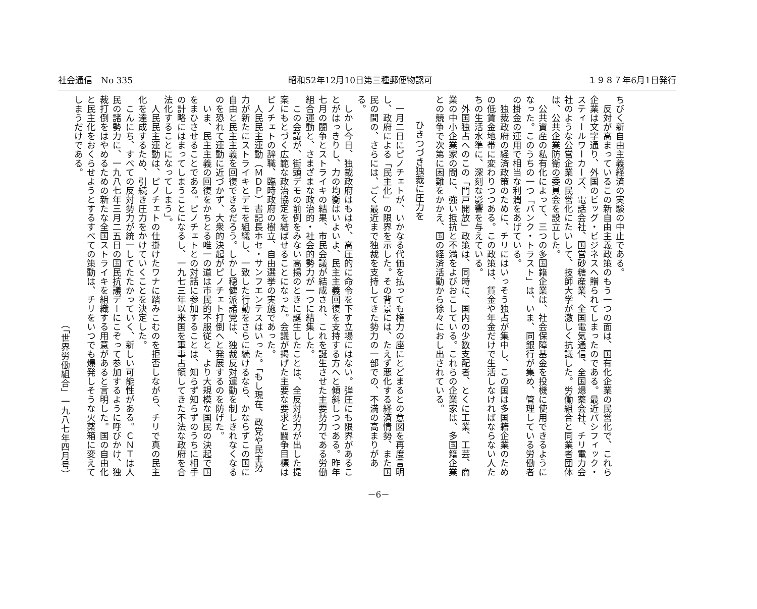社会通信　No 335 昭和52年12月10日第三種郵便物認可 １９８７年6月1日発行
ちびく新自由主義経済の実験の中止である。
反対が高まっているこの新自由主義政策のもう一つの面は、国有化企業の民営化で、これら企業は文字通り、外国のビッグ・ビジネスへ贈られてしまったのである。最近パシフィック・スティールワーカーズ、電話会社、国営砂糖産業、全国電気通信、全国爆薬会社、チリ電力会社のような公営企業の民営化にたいして、技師大学が激しく抗議した。労働組合と同業者団体は、公共企業防衛の委員会を設立した。
公共資産の私有化によって、三つの多国籍企業は、社会保障基金を投機に使用できるようになった。このうちの一つ「バンク・トラスト」は、いま、同銀行が集め、管理している労働者の掛金の運用で相当な利潤をあげている。
独裁政府の経済政策のために、チリにはいっそう独占が集中し、この国は多国籍企業のための低賃金地帯に変わりつつある。この政策は、賃金や年金だけで生活しなければならない人たちの生活水準に、深刻な影響を与えている。
外国独占へのこの「門戸開放」政策は、同時に、国内の少数支配者、とくに工業、工芸、商業の中小企業家の間に、強い抵抗と不満をよびおこしている。これらの企業家は、多国籍企業との競争で次第に困難をかかえ、国の経済活動から徐々におし出されている。
ひきつづき独裁に圧力を
一月二日にピノチェトが、いかなる代価を払っても権力の座にとどまるとの意図を再度言明し、政府による「民主化」の限界を示した。その背景には、たえず悪化する経済情勢、また国民の間の、さらには、ごく最近まで独裁を支持してきた勢力の一部での、不満の高まりがある。
しかし今日、独裁政府はもはや、高圧的に命令を下す立場にはない。弾圧にも限界があることがはっきりし、力の均衡はいよいよ、民主主義回復を支持する方へと傾斜しつつある。昨年七月の闘争とストライキの結果、市民会議が結成され、これを誕生させた主要勢力である労働組合運動と、さまざまな政治的・社会的勢力が一つに結集した。
この会議が、街頭デモの前例をみない高揚のときに誕生したことは、全反対勢力が出した提案にもとづく広範な政治協定を結ばせることになった。会議が掲げた主要な要求と闘争目標はピノチェトの辞職、臨時政府の樹立、自由選挙の実施であった。
人民民主運動（ＭＤＰ）書記長ホセ・サンフエンテスはいった。「もし現在、政党や民主勢力が新たにストライキとデモを組織し、一致した行動をさらに続けるなら、かならずこの国に自由と民主主義を回復できるだろう。しかし穏健派諸党は、独裁反対運動を制しきれなくなるのを恐れて運動に近づかず、大衆的決起がピノチェト打倒へと発展するのを防げた。
いま、民主主義の回復をかちとる唯一の道は市民的不服従と、より大規模な国民の決起で国をまひさせることである。ピノチェトとの対話に参加することは、知らず知らずのうちに相手の計略にはまってしまうことになるし、一九七三年以来国を軍事占領してきた不法な政府を合法化することになってしまう」。
人民民主運動は、ピノチェトの仕掛けたワナに踏みこむのを拒否しながら、チリで真の民主化を達成するため、引続き圧力をかけていくことを決定した。
こんにち、すべての反対勢力が統一してたたかっていく、新しい可能性がある。ＣＮＴは人民の諸勢力に、一九八七年三月二五日の国民抗議デーにこぞって参加するように呼びかけ、独裁打倒をはやめるための新たな全国ストライキを組織する用意があると言明した。国の自由化と民主化をおくらせようとするすべての策動は、チリをいつでも爆発しそうな火薬箱に変えてしまうだけである。
（「世界労働組合」一九八七年四月号）
－6－